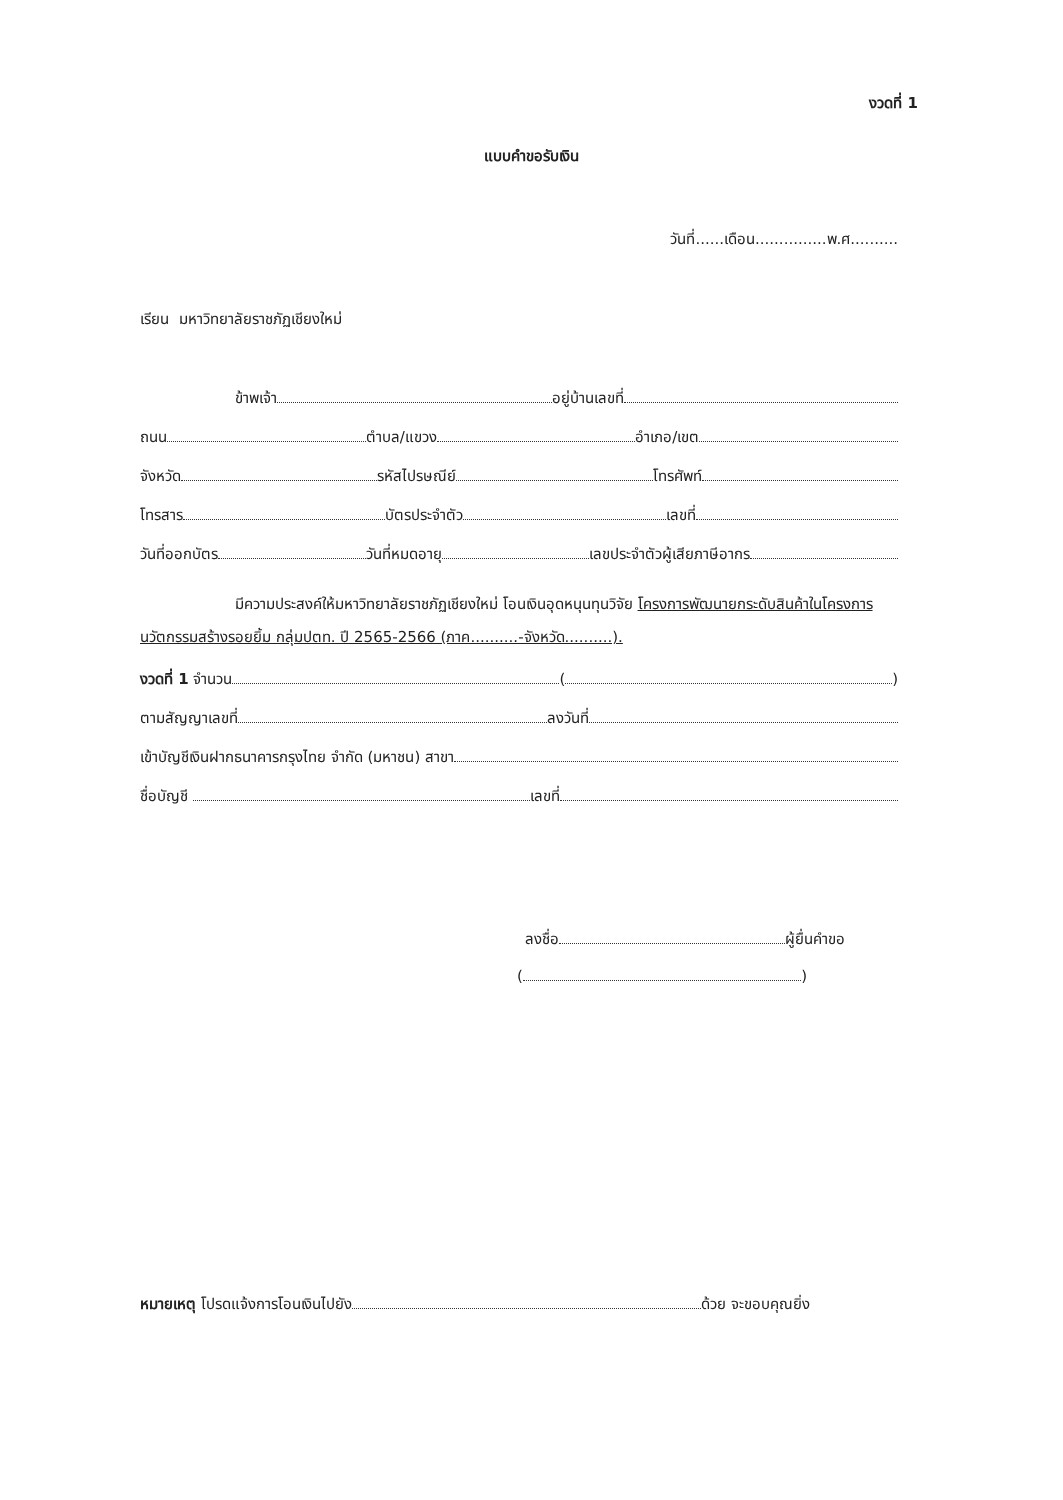งวดที่ 1
แบบคำขอรับเงิน
วันที่......เดือน...............พ.ศ..........
เรียน มหาวิทยาลัยราชภัฏเชียงใหม่
ข้าพเจ้า อยู่บ้านเลขที่
ถนน ตำบล/แขวง อำเภอ/เขต
จังหวัด รหัสไปรษณีย์ โทรศัพท์
โทรสาร บัตรประจำตัว เลขที่
วันที่ออกบัตร วันที่หมดอายุ เลขประจำตัวผู้เสียภาษีอากร
มีความประสงค์ให้มหาวิทยาลัยราชภัฏเชียงใหม่ โอนเงินอุดหนุนทุนวิจัย โครงการพัฒนายกระดับสินค้าในโครงการนวัตกรรมสร้างรอยยิ้ม กลุ่มปตท. ปี 2565-2566 (ภาค..........-จังหวัด..........).
งวดที่ 1 จำนวน ( )
ตามสัญญาเลขที่ ลงวันที่
เข้าบัญชีเงินฝากธนาคารกรุงไทย จำกัด (มหาชน) สาขา
ชื่อบัญชี เลขที่
ลงชื่อ ผู้ยื่นคำขอ
( )
หมายเหตุ โปรดแจ้งการโอนเงินไปยัง ด้วย จะขอบคุณยิ่ง